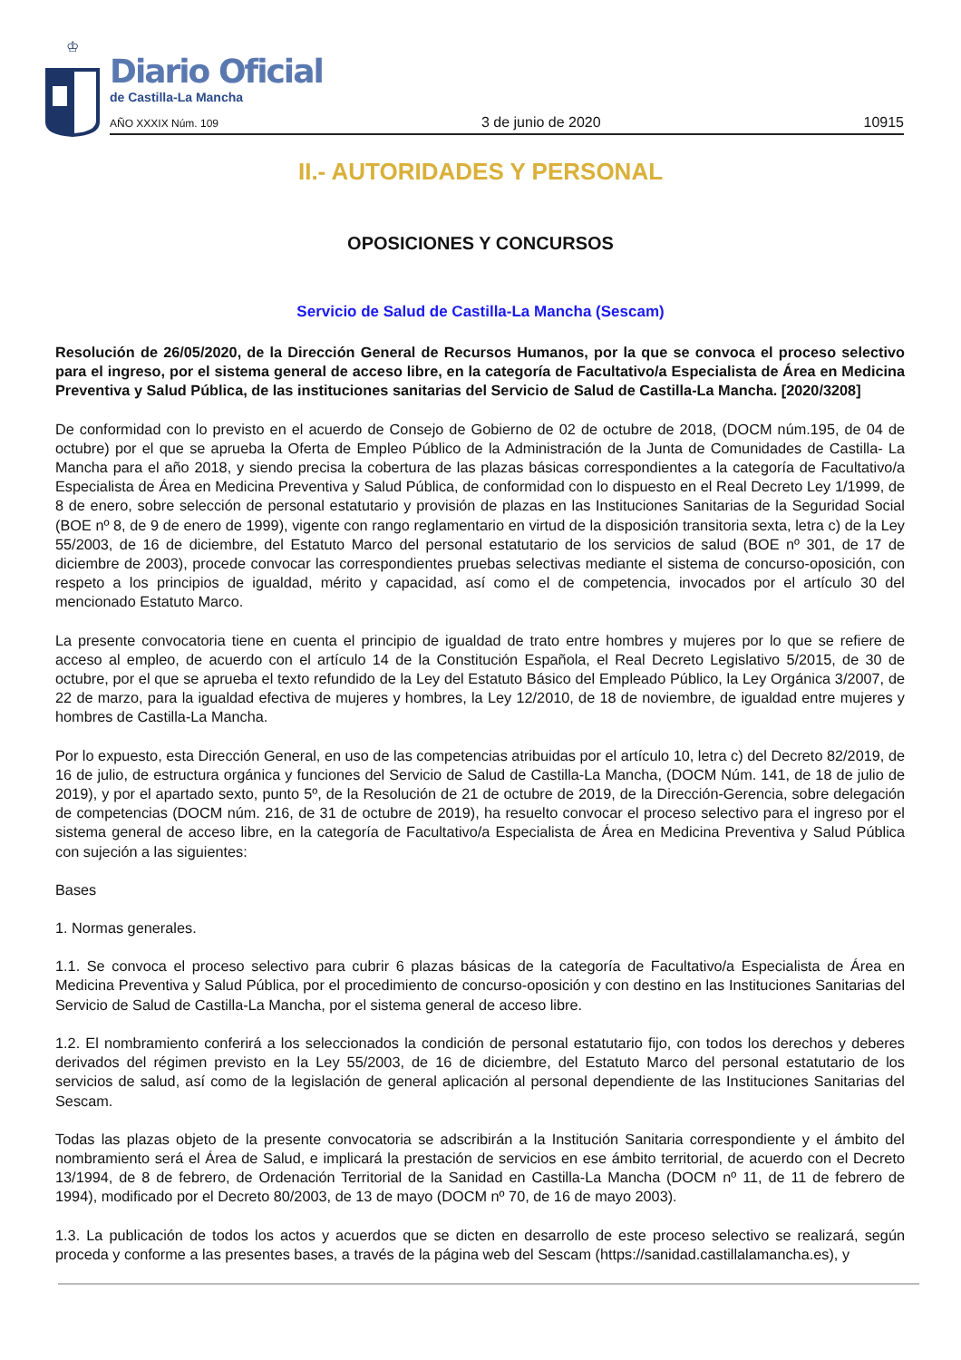♔
Diario Oficial
de Castilla-La Mancha
AÑO XXXIX Núm. 109 3 de junio de 2020 10915
II.- AUTORIDADES Y PERSONAL
OPOSICIONES Y CONCURSOS
Servicio de Salud de Castilla-La Mancha (Sescam)
Resolución de 26/05/2020, de la Dirección General de Recursos Humanos, por la que se convoca el proceso selectivo para el ingreso, por el sistema general de acceso libre, en la categoría de Facultativo/a Especialista de Área en Medicina Preventiva y Salud Pública, de las instituciones sanitarias del Servicio de Salud de Castilla-La Mancha. [2020/3208]
De conformidad con lo previsto en el acuerdo de Consejo de Gobierno de 02 de octubre de 2018, (DOCM núm.195, de 04 de octubre) por el que se aprueba la Oferta de Empleo Público de la Administración de la Junta de Comunidades de Castilla- La Mancha para el año 2018, y siendo precisa la cobertura de las plazas básicas correspondientes a la categoría de Facultativo/a Especialista de Área en Medicina Preventiva y Salud Pública, de conformidad con lo dispuesto en el Real Decreto Ley 1/1999, de 8 de enero, sobre selección de personal estatutario y provisión de plazas en las Instituciones Sanitarias de la Seguridad Social (BOE nº 8, de 9 de enero de 1999), vigente con rango reglamentario en virtud de la disposición transitoria sexta, letra c) de la Ley 55/2003, de 16 de diciembre, del Estatuto Marco del personal estatutario de los servicios de salud (BOE nº 301, de 17 de diciembre de 2003), procede convocar las correspondientes pruebas selectivas mediante el sistema de concurso-oposición, con respeto a los principios de igualdad, mérito y capacidad, así como el de competencia, invocados por el artículo 30 del mencionado Estatuto Marco.
La presente convocatoria tiene en cuenta el principio de igualdad de trato entre hombres y mujeres por lo que se refiere de acceso al empleo, de acuerdo con el artículo 14 de la Constitución Española, el Real Decreto Legislativo 5/2015, de 30 de octubre, por el que se aprueba el texto refundido de la Ley del Estatuto Básico del Empleado Público, la Ley Orgánica 3/2007, de 22 de marzo, para la igualdad efectiva de mujeres y hombres, la Ley 12/2010, de 18 de noviembre, de igualdad entre mujeres y hombres de Castilla-La Mancha.
Por lo expuesto, esta Dirección General, en uso de las competencias atribuidas por el artículo 10, letra c) del Decreto 82/2019, de 16 de julio, de estructura orgánica y funciones del Servicio de Salud de Castilla-La Mancha, (DOCM Núm. 141, de 18 de julio de 2019), y por el apartado sexto, punto 5º, de la Resolución de 21 de octubre de 2019, de la Dirección-Gerencia, sobre delegación de competencias (DOCM núm. 216, de 31 de octubre de 2019), ha resuelto convocar el proceso selectivo para el ingreso por el sistema general de acceso libre, en la categoría de Facultativo/a Especialista de Área en Medicina Preventiva y Salud Pública con sujeción a las siguientes:
Bases
1. Normas generales.
1.1. Se convoca el proceso selectivo para cubrir 6 plazas básicas de la categoría de Facultativo/a Especialista de Área en Medicina Preventiva y Salud Pública, por el procedimiento de concurso-oposición y con destino en las Instituciones Sanitarias del Servicio de Salud de Castilla-La Mancha, por el sistema general de acceso libre.
1.2. El nombramiento conferirá a los seleccionados la condición de personal estatutario fijo, con todos los derechos y deberes derivados del régimen previsto en la Ley 55/2003, de 16 de diciembre, del Estatuto Marco del personal estatutario de los servicios de salud, así como de la legislación de general aplicación al personal dependiente de las Instituciones Sanitarias del Sescam.
Todas las plazas objeto de la presente convocatoria se adscribirán a la Institución Sanitaria correspondiente y el ámbito del nombramiento será el Área de Salud, e implicará la prestación de servicios en ese ámbito territorial, de acuerdo con el Decreto 13/1994, de 8 de febrero, de Ordenación Territorial de la Sanidad en Castilla-La Mancha (DOCM nº 11, de 11 de febrero de 1994), modificado por el Decreto 80/2003, de 13 de mayo (DOCM nº 70, de 16 de mayo 2003).
1.3. La publicación de todos los actos y acuerdos que se dicten en desarrollo de este proceso selectivo se realizará, según proceda y conforme a las presentes bases, a través de la página web del Sescam (https://sanidad.castillalamancha.es), y